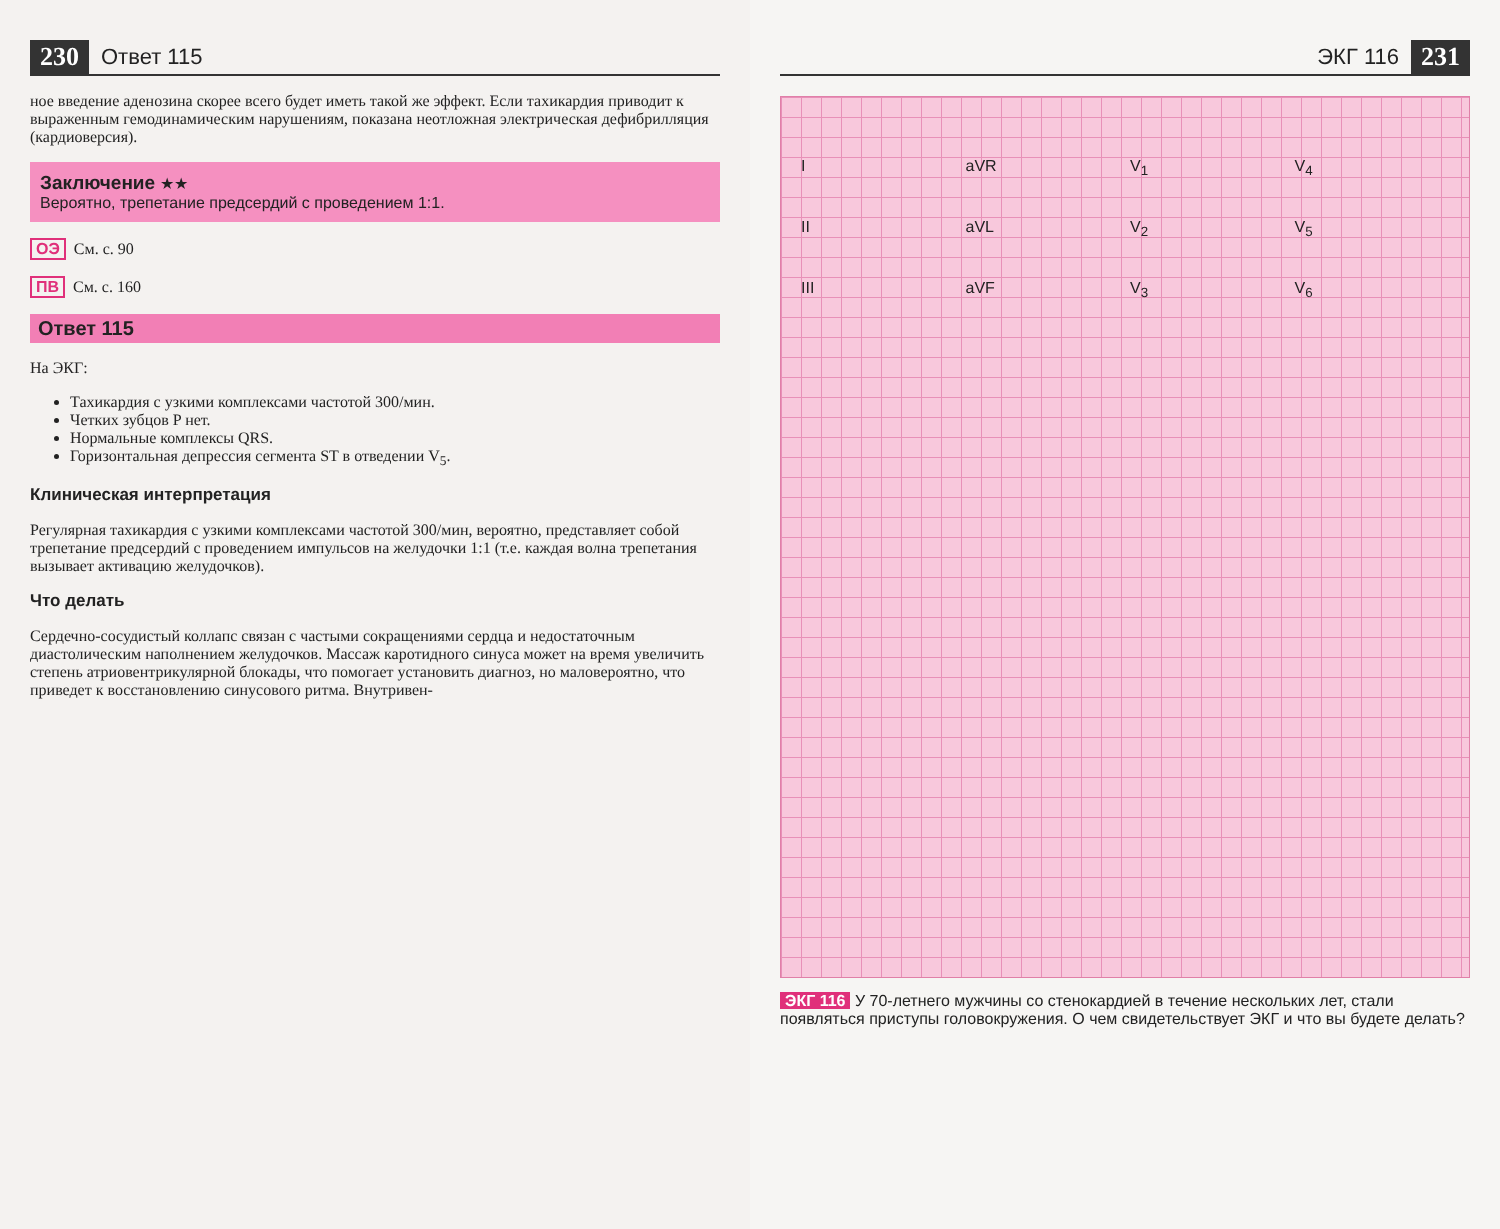230 Ответ 115
ное введение аденозина скорее всего будет иметь такой же эффект. Если тахикардия приводит к выраженным гемодинамическим нарушениям, показана неотложная электрическая дефибрилляция (кардиоверсия).
Заключение ★★
Вероятно, трепетание предсердий с проведением 1:1.
ОЭ См. с. 90
ПВ См. с. 160
Ответ 115
На ЭКГ:
Тахикардия с узкими комплексами частотой 300/мин.
Четких зубцов P нет.
Нормальные комплексы QRS.
Горизонтальная депрессия сегмента ST в отведении V<sub>5</sub>.
Клиническая интерпретация
Регулярная тахикардия с узкими комплексами частотой 300/мин, вероятно, представляет собой трепетание предсердий с проведением импульсов на желудочки 1:1 (т.е. каждая волна трепетания вызывает активацию желудочков).
Что делать
Сердечно-сосудистый коллапс связан с частыми сокращениями сердца и недостаточным диастолическим наполнением желудочков. Массаж каротидного синуса может на время увеличить степень атриовентрикулярной блокады, что помогает установить диагноз, но маловероятно, что приведет к восстановлению синусового ритма. Внутривен-
ЭКГ 116 231
IaVR V<sub>1</sub> V<sub>4</sub> II aVL V<sub>2</sub> V<sub>5</sub> III aVF V<sub>3</sub> V<sub>6</sub>
ЭКГ 116 У 70-летнего мужчины со стенокардией в течение нескольких лет, стали появляться приступы головокружения. О чем свидетельствует ЭКГ и что вы будете делать?